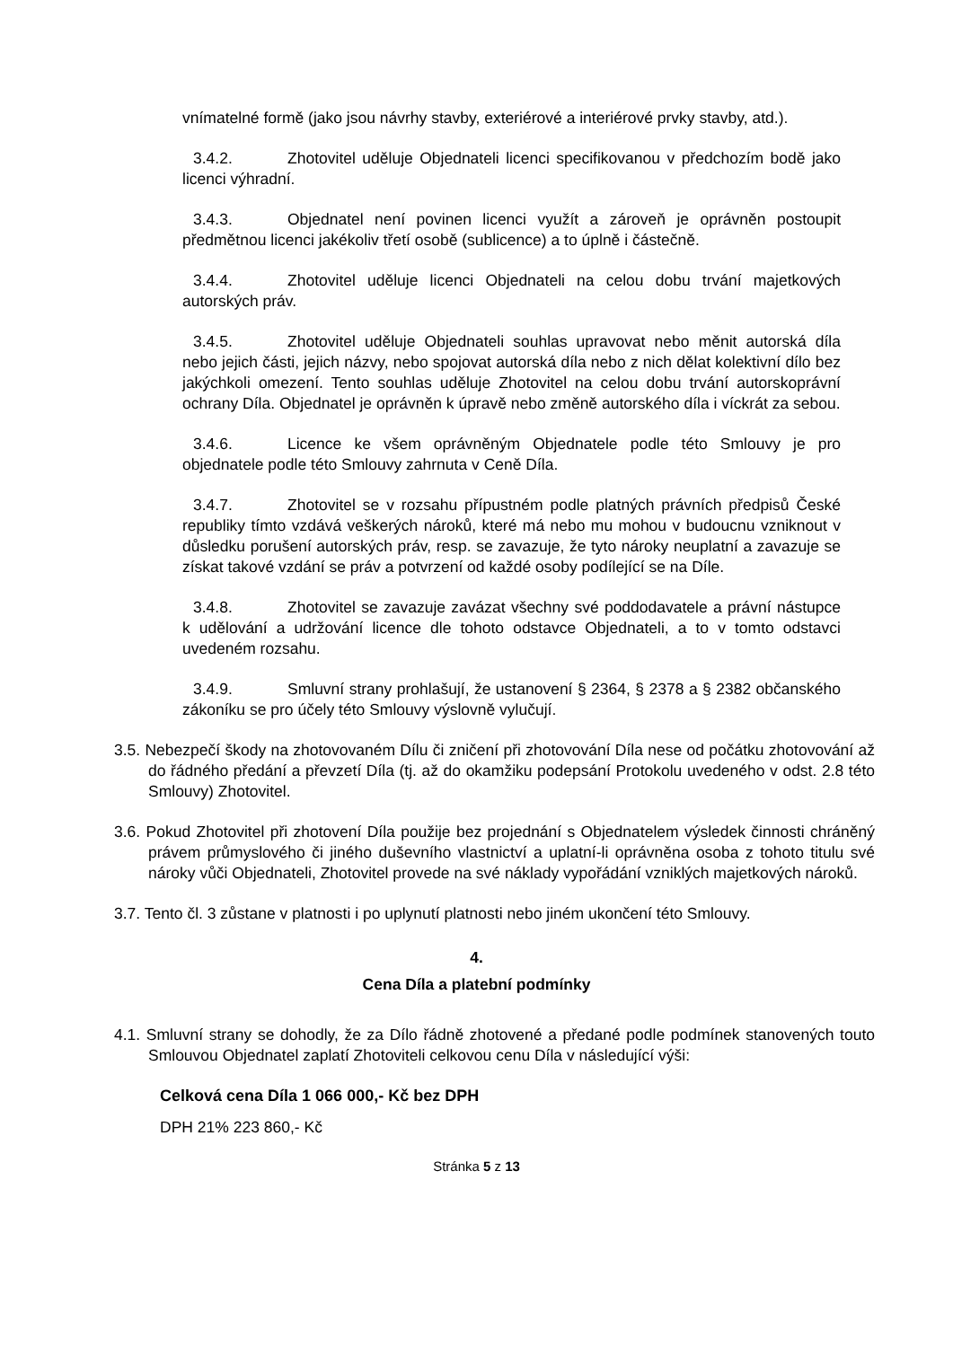vnímatelné formě (jako jsou návrhy stavby, exteriérové a interiérové prvky stavby, atd.).
3.4.2. Zhotovitel uděluje Objednateli licenci specifikovanou v předchozím bodě jako licenci výhradní.
3.4.3. Objednatel není povinen licenci využít a zároveň je oprávněn postoupit předmětnou licenci jakékoliv třetí osobě (sublicence) a to úplně i částečně.
3.4.4. Zhotovitel uděluje licenci Objednateli na celou dobu trvání majetkových autorských práv.
3.4.5. Zhotovitel uděluje Objednateli souhlas upravovat nebo měnit autorská díla nebo jejich části, jejich názvy, nebo spojovat autorská díla nebo z nich dělat kolektivní dílo bez jakýchkoli omezení. Tento souhlas uděluje Zhotovitel na celou dobu trvání autorskoprávní ochrany Díla. Objednatel je oprávněn k úpravě nebo změně autorského díla i víckrát za sebou.
3.4.6. Licence ke všem oprávněným Objednatele podle této Smlouvy je pro objednatele podle této Smlouvy zahrnuta v Ceně Díla.
3.4.7. Zhotovitel se v rozsahu přípustném podle platných právních předpisů České republiky tímto vzdává veškerých nároků, které má nebo mu mohou v budoucnu vzniknout v důsledku porušení autorských práv, resp. se zavazuje, že tyto nároky neuplatní a zavazuje se získat takové vzdání se práv a potvrzení od každé osoby podílející se na Díle.
3.4.8. Zhotovitel se zavazuje zavázat všechny své poddodavatele a právní nástupce k udělování a udržování licence dle tohoto odstavce Objednateli, a to v tomto odstavci uvedeném rozsahu.
3.4.9. Smluvní strany prohlašují, že ustanovení § 2364, § 2378 a § 2382 občanského zákoníku se pro účely této Smlouvy výslovně vylučují.
3.5. Nebezpečí škody na zhotovovaném Dílu či zničení při zhotovování Díla nese od počátku zhotovování až do řádného předání a převzetí Díla (tj. až do okamžiku podepsání Protokolu uvedeného v odst. 2.8 této Smlouvy) Zhotovitel.
3.6. Pokud Zhotovitel při zhotovení Díla použije bez projednání s Objednatelem výsledek činnosti chráněný právem průmyslového či jiného duševního vlastnictví a uplatní-li oprávněna osoba z tohoto titulu své nároky vůči Objednateli, Zhotovitel provede na své náklady vypořádání vzniklých majetkových nároků.
3.7. Tento čl. 3 zůstane v platnosti i po uplynutí platnosti nebo jiném ukončení této Smlouvy.
4.
Cena Díla a platební podmínky
4.1. Smluvní strany se dohodly, že za Dílo řádně zhotovené a předané podle podmínek stanovených touto Smlouvou Objednatel zaplatí Zhotoviteli celkovou cenu Díla v následující výši:
Celková cena Díla 1 066 000,- Kč bez DPH
DPH 21% 223 860,- Kč
Stránka 5 z 13